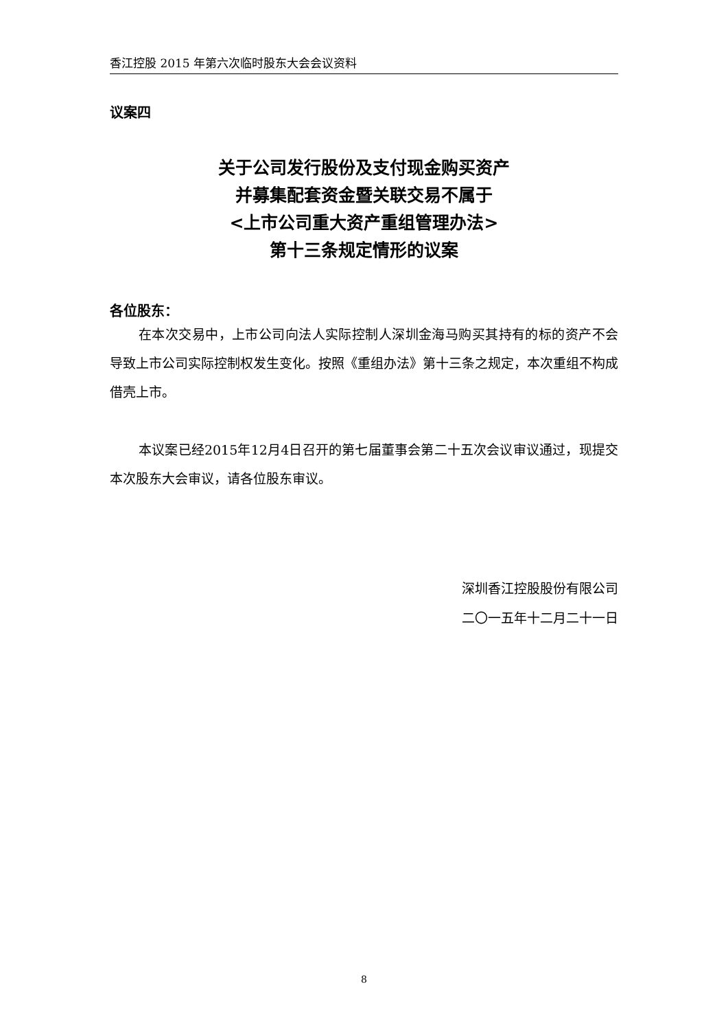香江控股 2015 年第六次临时股东大会会议资料
议案四
关于公司发行股份及支付现金购买资产
并募集配套资金暨关联交易不属于
<上市公司重大资产重组管理办法>
第十三条规定情形的议案
各位股东：
在本次交易中，上市公司向法人实际控制人深圳金海马购买其持有的标的资产不会导致上市公司实际控制权发生变化。按照《重组办法》第十三条之规定，本次重组不构成借壳上市。
本议案已经2015年12月4日召开的第七届董事会第二十五次会议审议通过，现提交本次股东大会审议，请各位股东审议。
深圳香江控股股份有限公司
二〇一五年十二月二十一日
8